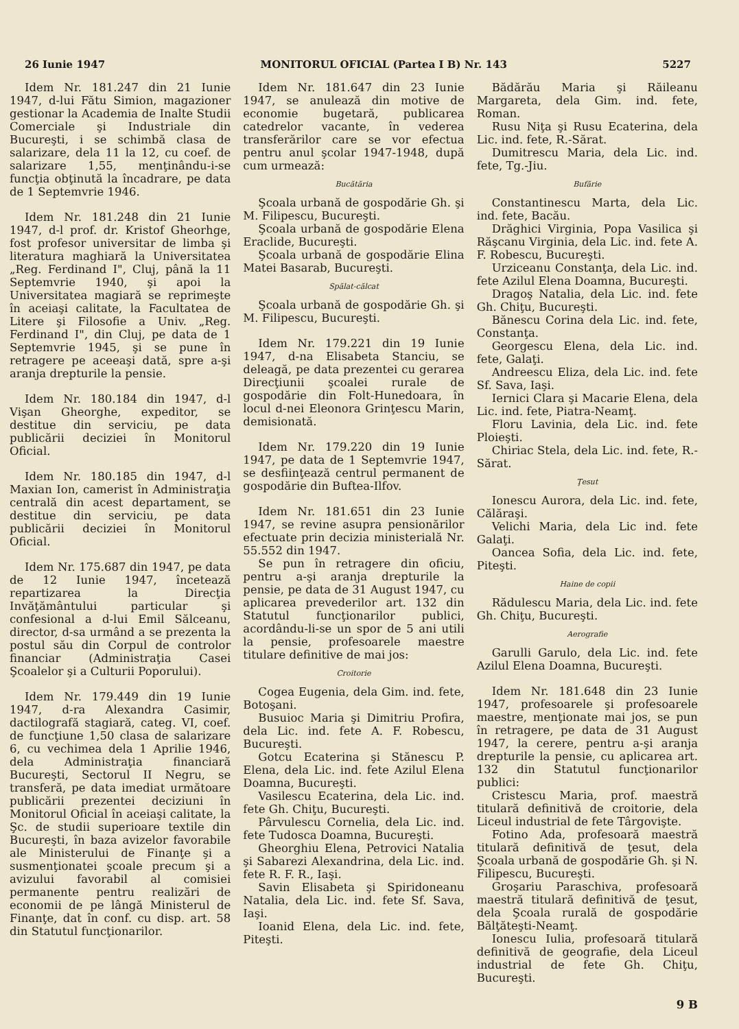26 Iunie 1947 MONITORUL OFICIAL (Partea I B) Nr. 143 5227
Idem Nr. 181.247 din 21 Iunie 1947, d-lui Fătu Simion, magazioner gestionar la Academia de Inalte Studii Comerciale şi Industriale din Bucureşti, i se schimbă clasa de salarizare, dela 11 la 12, cu coef. de salarizare 1,55, menţinându-i-se funcţia obţinută la încadrare, pe data de 1 Septemvrie 1946.
Idem Nr. 181.248 din 21 Iunie 1947, d-l prof. dr. Kristof Gheorhge, fost profesor universitar de limba şi literatura maghiară la Universitatea „Reg. Ferdinand I", Cluj, până la 11 Septemvrie 1940, şi apoi la Universitatea magiară se reprimeşte în aceiaşi calitate, la Facultatea de Litere şi Filosofie a Univ. „Reg. Ferdinand I", din Cluj, pe data de 1 Septemvrie 1945, şi se pune în retragere pe aceeaşi dată, spre a-şi aranja drepturile la pensie.
Idem Nr. 180.184 din 1947, d-l Vişan Gheorghe, expeditor, se destitue din serviciu, pe data publicării deciziei în Monitorul Oficial.
Idem Nr. 180.185 din 1947, d-l Maxian Ion, camerist în Administraţia centrală din acest departament, se destitue din serviciu, pe data publicării deciziei în Monitorul Oficial.
Idem Nr. 175.687 din 1947, pe data de 12 Iunie 1947, încetează repartizarea la Direcţia Invăţământului particular şi confesional a d-lui Emil Sălceanu, director, d-sa urmând a se prezenta la postul său din Corpul de controlor financiar (Administraţia Casei Şcoalelor şi a Culturii Poporului).
Idem Nr. 179.449 din 19 Iunie 1947, d-ra Alexandra Casimir, dactilografă stagiară, categ. VI, coef. de funcţiune 1,50 clasa de salarizare 6, cu vechimea dela 1 Aprilie 1946, dela Administraţia financiară Bucureşti, Sectorul II Negru, se transferă, pe data imediat următoare publicării prezentei deciziuni în Monitorul Oficial în aceiaşi calitate, la Şc. de studii superioare textile din Bucureşti, în baza avizelor favorabile ale Ministerului de Finanţe şi a susmenţionatei şcoale precum şi a avizului favorabil al comisiei permanente pentru realizări de economii de pe lângă Ministerul de Finanţe, dat în conf. cu disp. art. 58 din Statutul funcţionarilor.
Idem Nr. 181.647 din 23 Iunie 1947, se anulează din motive de economie bugetară, publicarea catedrelor vacante, în vederea transferărilor care se vor efectua pentru anul şcolar 1947-1948, după cum urmează:
Bucătăria
Şcoala urbană de gospodărie Gh. şi M. Filipescu, Bucureşti.
Şcoala urbană de gospodărie Elena Eraclide, Bucureşti.
Şcoala urbană de gospodărie Elina Matei Basarab, Bucureşti.
Spălat-călcat
Şcoala urbană de gospodărie Gh. şi M. Filipescu, Bucureşti.
Idem Nr. 179.221 din 19 Iunie 1947, d-na Elisabeta Stanciu, se deleagă, pe data prezentei cu gerarea Direcţiunii şcoalei rurale de gospodărie din Folt-Hunedoara, în locul d-nei Eleonora Grinţescu Marin, demisionată.
Idem Nr. 179.220 din 19 Iunie 1947, pe data de 1 Septemvrie 1947, se desfiinţează centrul permanent de gospodărie din Buftea-Ilfov.
Idem Nr. 181.651 din 23 Iunie 1947, se revine asupra pensionărilor efectuate prin decizia ministerială Nr. 55.552 din 1947.
Se pun în retragere din oficiu, pentru a-şi aranja drepturile la pensie, pe data de 31 August 1947, cu aplicarea prevederilor art. 132 din Statutul funcţionarilor publici, acordându-li-se un spor de 5 ani utili la pensie, profesoarele maestre titulare definitive de mai jos:
Croitorie
Cogea Eugenia, dela Gim. ind. fete, Botoşani.
Busuioc Maria şi Dimitriu Profira, dela Lic. ind. fete A. F. Robescu, Bucureşti.
Gotcu Ecaterina şi Stănescu P. Elena, dela Lic. ind. fete Azilul Elena Doamna, Bucureşti.
Vasilescu Ecaterina, dela Lic. ind. fete Gh. Chiţu, Bucureşti.
Pârvulescu Cornelia, dela Lic. ind. fete Tudosca Doamna, Bucureşti.
Gheorghiu Elena, Petrovici Natalia şi Sabarezi Alexandrina, dela Lic. ind. fete R. F. R., Iaşi.
Savin Elisabeta şi Spiridoneanu Natalia, dela Lic. ind. fete Sf. Sava, Iaşi.
Ioanid Elena, dela Lic. ind. fete, Piteşti.
Bădărău Maria şi Răileanu Margareta, dela Gim. ind. fete, Roman.
Rusu Niţa şi Rusu Ecaterina, dela Lic. ind. fete, R.-Sărat.
Dumitrescu Maria, dela Lic. ind. fete, Tg.-Jiu.
Bufărie
Constantinescu Marta, dela Lic. ind. fete, Bacău.
Drăghici Virginia, Popa Vasilica şi Răşcanu Virginia, dela Lic. ind. fete A. F. Robescu, Bucureşti.
Urziceanu Constanţa, dela Lic. ind. fete Azilul Elena Doamna, Bucureşti.
Dragoş Natalia, dela Lic. ind. fete Gh. Chiţu, Bucureşti.
Bănescu Corina dela Lic. ind. fete, Constanţa.
Georgescu Elena, dela Lic. ind. fete, Galaţi.
Andreescu Eliza, dela Lic. ind. fete Sf. Sava, Iaşi.
Iernici Clara şi Macarie Elena, dela Lic. ind. fete, Piatra-Neamţ.
Floru Lavinia, dela Lic. ind. fete Ploieşti.
Chiriac Stela, dela Lic. ind. fete, R.-Sărat.
Ţesut
Ionescu Aurora, dela Lic. ind. fete, Călăraşi.
Velichi Maria, dela Lic ind. fete Galaţi.
Oancea Sofia, dela Lic. ind. fete, Piteşti.
Haine de copii
Rădulescu Maria, dela Lic. ind. fete Gh. Chiţu, Bucureşti.
Aerografie
Garulli Garulo, dela Lic. ind. fete Azilul Elena Doamna, Bucureşti.
Idem Nr. 181.648 din 23 Iunie 1947, profesoarele şi profesoarele maestre, menţionate mai jos, se pun în retragere, pe data de 31 August 1947, la cerere, pentru a-şi aranja drepturile la pensie, cu aplicarea art. 132 din Statutul funcţionarilor publici:
Cristescu Maria, prof. maestră titulară definitivă de croitorie, dela Liceul industrial de fete Târgovişte.
Fotino Ada, profesoară maestră titulară definitivă de ţesut, dela Şcoala urbană de gospodărie Gh. şi N. Filipescu, Bucureşti.
Groşariu Paraschiva, profesoară maestră titulară definitivă de ţesut, dela Şcoala rurală de gospodărie Bălţăteşti-Neamţ.
Ionescu Iulia, profesoară titulară definitivă de geografie, dela Liceul industrial de fete Gh. Chiţu, Bucureşti.
9 B